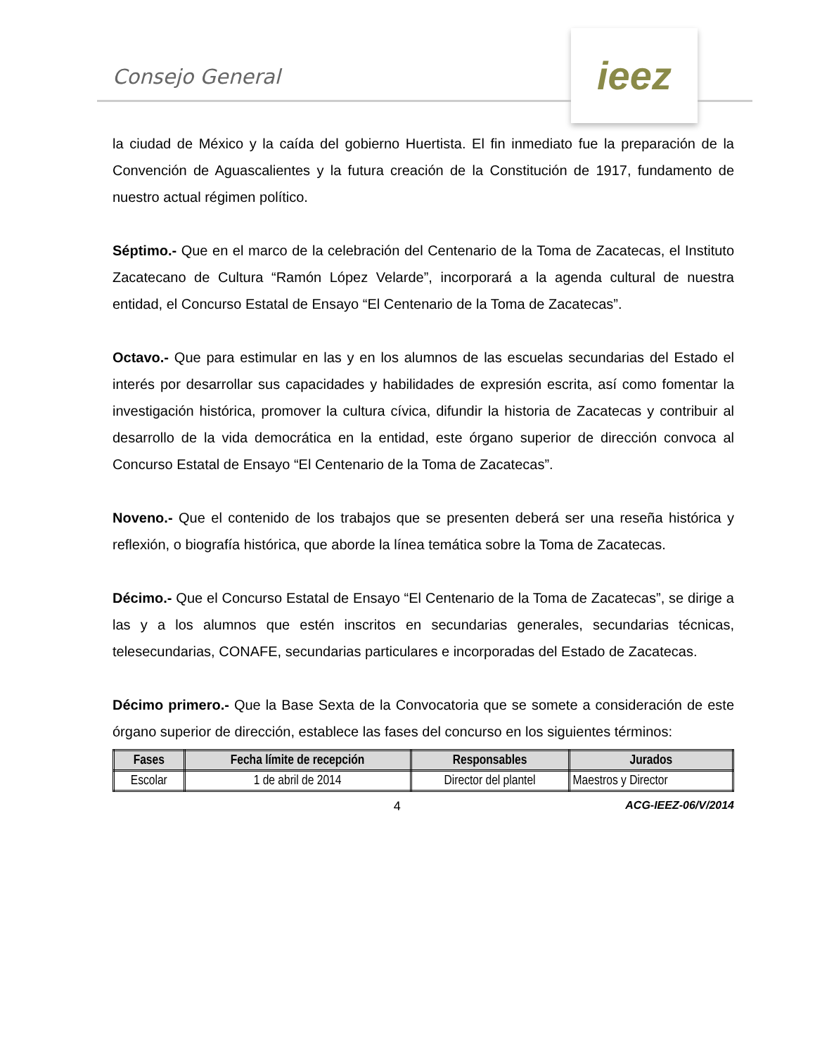Consejo General
ieez
la ciudad de México y la caída del gobierno Huertista. El fin inmediato fue la preparación de la Convención de Aguascalientes y la futura creación de la Constitución de 1917, fundamento de nuestro actual régimen político.
Séptimo.- Que en el marco de la celebración del Centenario de la Toma de Zacatecas, el Instituto Zacatecano de Cultura “Ramón López Velarde”, incorporará a la agenda cultural de nuestra entidad, el Concurso Estatal de Ensayo “El Centenario de la Toma de Zacatecas”.
Octavo.- Que para estimular en las y en los alumnos de las escuelas secundarias del Estado el interés por desarrollar sus capacidades y habilidades de expresión escrita, así como fomentar la investigación histórica, promover la cultura cívica, difundir la historia de Zacatecas y contribuir al desarrollo de la vida democrática en la entidad, este órgano superior de dirección convoca al Concurso Estatal de Ensayo “El Centenario de la Toma de Zacatecas”.
Noveno.- Que el contenido de los trabajos que se presenten deberá ser una reseña histórica y reflexión, o biografía histórica, que aborde la línea temática sobre la Toma de Zacatecas.
Décimo.- Que el Concurso Estatal de Ensayo “El Centenario de la Toma de Zacatecas”, se dirige a las y a los alumnos que estén inscritos en secundarias generales, secundarias técnicas, telesecundarias, CONAFE, secundarias particulares e incorporadas del Estado de Zacatecas.
Décimo primero.- Que la Base Sexta de la Convocatoria que se somete a consideración de este órgano superior de dirección, establece las fases del concurso en los siguientes términos:
| Fases | Fecha límite de recepción | Responsables | Jurados |
| --- | --- | --- | --- |
| Escolar | 1 de abril de 2014 | Director del plantel | Maestros y Director |
4 ACG-IEEZ-06/V/2014